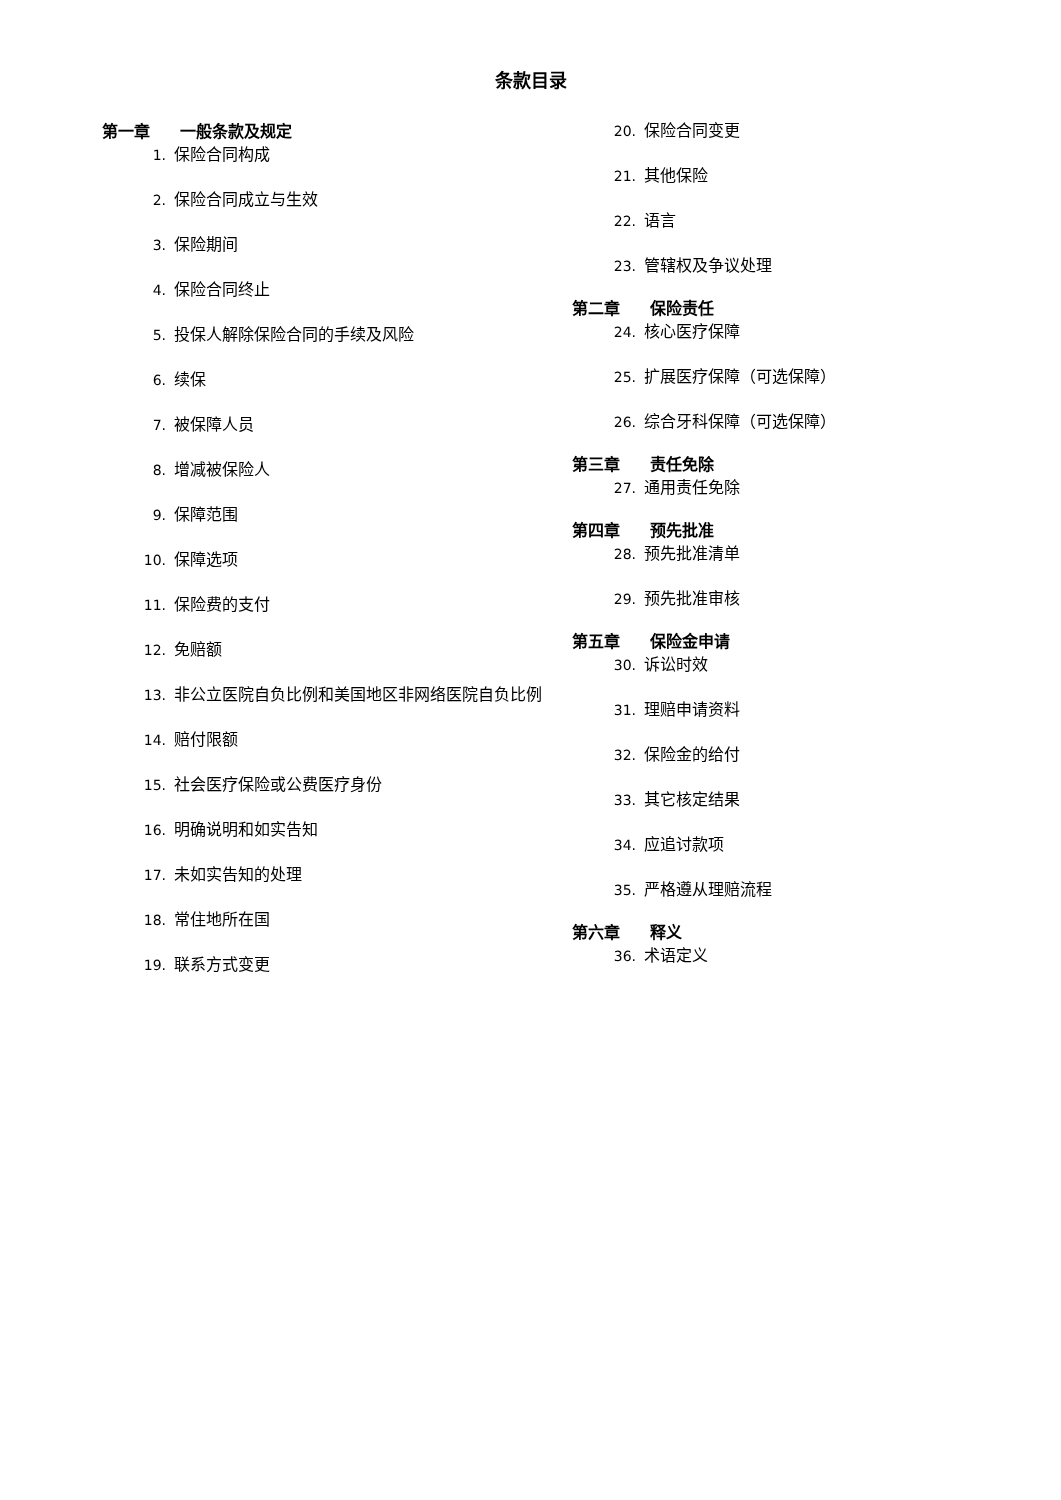条款目录
第一章 一般条款及规定
1. 保险合同构成
2. 保险合同成立与生效
3. 保险期间
4. 保险合同终止
5. 投保人解除保险合同的手续及风险
6. 续保
7. 被保障人员
8. 增减被保险人
9. 保障范围
10. 保障选项
11. 保险费的支付
12. 免赔额
13. 非公立医院自负比例和美国地区非网络医院自负比例
14. 赔付限额
15. 社会医疗保险或公费医疗身份
16. 明确说明和如实告知
17. 未如实告知的处理
18. 常住地所在国
19. 联系方式变更
20. 保险合同变更
21. 其他保险
22. 语言
23. 管辖权及争议处理
第二章 保险责任
24. 核心医疗保障
25. 扩展医疗保障（可选保障）
26. 综合牙科保障（可选保障）
第三章 责任免除
27. 通用责任免除
第四章 预先批准
28. 预先批准清单
29. 预先批准审核
第五章 保险金申请
30. 诉讼时效
31. 理赔申请资料
32. 保险金的给付
33. 其它核定结果
34. 应追讨款项
35. 严格遵从理赔流程
第六章 释义
36. 术语定义